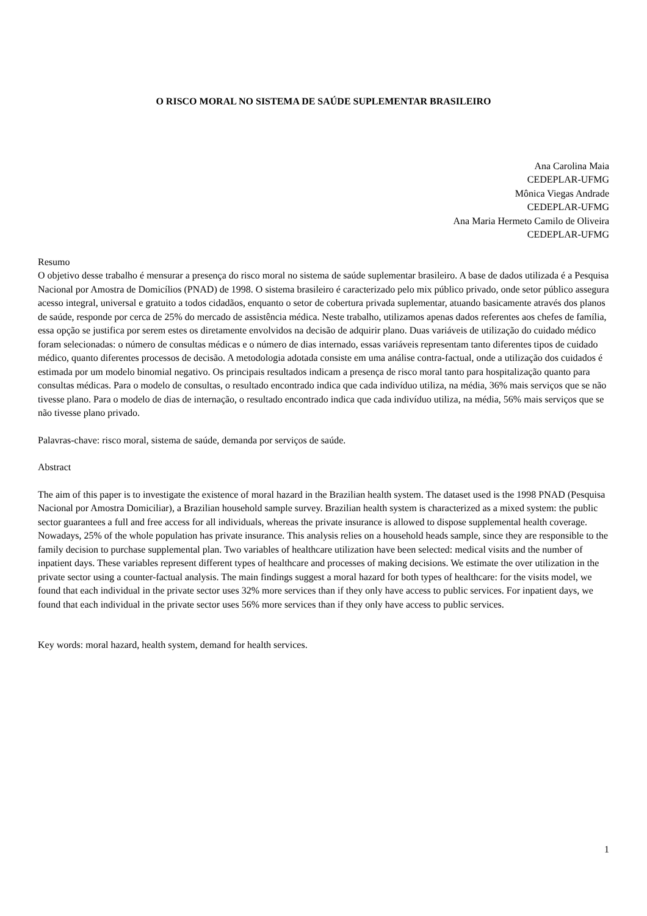O RISCO MORAL NO SISTEMA DE SAÚDE SUPLEMENTAR BRASILEIRO
Ana Carolina Maia
CEDEPLAR-UFMG
Mônica Viegas Andrade
CEDEPLAR-UFMG
Ana Maria Hermeto Camilo de Oliveira
CEDEPLAR-UFMG
Resumo
O objetivo desse trabalho é mensurar a presença do risco moral no sistema de saúde suplementar brasileiro. A base de dados utilizada é a Pesquisa Nacional por Amostra de Domicílios (PNAD) de 1998. O sistema brasileiro é caracterizado pelo mix público privado, onde setor público assegura acesso integral, universal e gratuito a todos cidadãos, enquanto o setor de cobertura privada suplementar, atuando basicamente através dos planos de saúde, responde por cerca de 25% do mercado de assistência médica. Neste trabalho, utilizamos apenas dados referentes aos chefes de família, essa opção se justifica por serem estes os diretamente envolvidos na decisão de adquirir plano. Duas variáveis de utilização do cuidado médico foram selecionadas: o número de consultas médicas e o número de dias internado, essas variáveis representam tanto diferentes tipos de cuidado médico, quanto diferentes processos de decisão. A metodologia adotada consiste em uma análise contra-factual, onde a utilização dos cuidados é estimada por um modelo binomial negativo. Os principais resultados indicam a presença de risco moral tanto para hospitalização quanto para consultas médicas. Para o modelo de consultas, o resultado encontrado indica que cada indivíduo utiliza, na média, 36% mais serviços que se não tivesse plano. Para o modelo de dias de internação, o resultado encontrado indica que cada indivíduo utiliza, na média, 56% mais serviços que se não tivesse plano privado.
Palavras-chave: risco moral, sistema de saúde, demanda por serviços de saúde.
Abstract
The aim of this paper is to investigate the existence of moral hazard in the Brazilian health system. The dataset used is the 1998 PNAD (Pesquisa Nacional por Amostra Domiciliar), a Brazilian household sample survey. Brazilian health system is characterized as a mixed system: the public sector guarantees a full and free access for all individuals, whereas the private insurance is allowed to dispose supplemental health coverage. Nowadays, 25% of the whole population has private insurance. This analysis relies on a household heads sample, since they are responsible to the family decision to purchase supplemental plan. Two variables of healthcare utilization have been selected: medical visits and the number of inpatient days. These variables represent different types of healthcare and processes of making decisions. We estimate the over utilization in the private sector using a counter-factual analysis. The main findings suggest a moral hazard for both types of healthcare: for the visits model, we found that each individual in the private sector uses 32% more services than if they only have access to public services. For inpatient days, we found that each individual in the private sector uses 56% more services than if they only have access to public services.
Key words: moral hazard, health system, demand for health services.
1